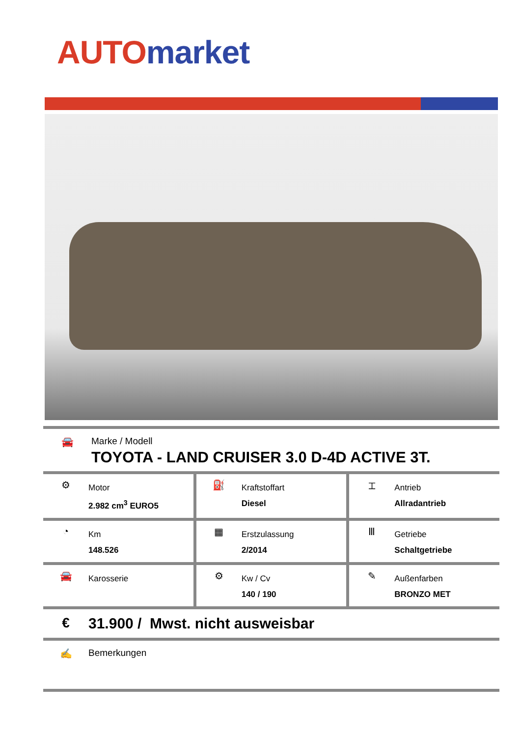AUTO market
🚘 Marke / Modell
TOYOTA - LAND CRUISER 3.0 D-4D ACTIVE 3T.
⚙
Motor
2.982 cm<sup>3</sup> EURO5
⛽
Kraftstoffart
Diesel
⌶
Antrieb
Allradantrieb
◔
Km
148.526
▦
Erstzulassung
2/2014
Ⅲ
Getriebe
Schaltgetriebe
🚘
Karosserie
⚙
Kw / Cv
140 / 190
✎
Außenfarben
BRONZO MET
€ 31.900 / Mwst. nicht ausweisbar
✍ Bemerkungen